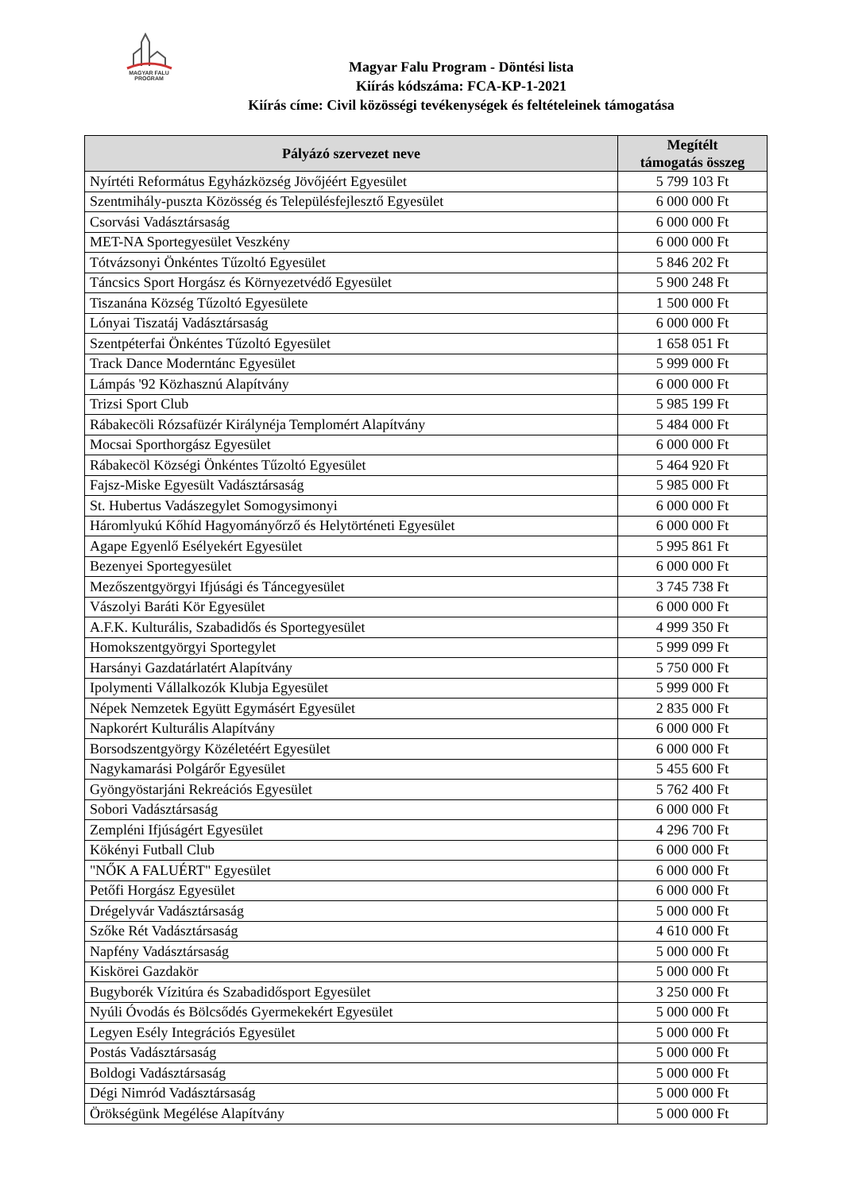MAGYAR FALU
PROGRAM
Magyar Falu Program - Döntési lista
Kiírás kódszáma: FCA-KP-1-2021
Kiírás címe: Civil közösségi tevékenységek és feltételeinek támogatása
| Pályázó szervezet neve | Megítélt támogatás összeg |
| --- | --- |
| Nyírtéti Református Egyházközség Jövőjéért Egyesület | 5 799 103 Ft |
| Szentmihály-puszta Közösség és Településfejlesztő Egyesület | 6 000 000 Ft |
| Csorvási Vadásztársaság | 6 000 000 Ft |
| MET-NA Sportegyesület Veszkény | 6 000 000 Ft |
| Tótvázsonyi Önkéntes Tűzoltó Egyesület | 5 846 202 Ft |
| Táncsics Sport Horgász és Környezetvédő Egyesület | 5 900 248 Ft |
| Tiszanána Község Tűzoltó Egyesülete | 1 500 000 Ft |
| Lónyai Tiszatáj Vadásztársaság | 6 000 000 Ft |
| Szentpéterfai Önkéntes Tűzoltó Egyesület | 1 658 051 Ft |
| Track Dance Moderntánc Egyesület | 5 999 000 Ft |
| Lámpás '92 Közhasznú Alapítvány | 6 000 000 Ft |
| Trizsi Sport Club | 5 985 199 Ft |
| Rábakecöli Rózsafüzér Királynéja Templomért Alapítvány | 5 484 000 Ft |
| Mocsai Sporthorgász Egyesület | 6 000 000 Ft |
| Rábakecöl Községi Önkéntes Tűzoltó Egyesület | 5 464 920 Ft |
| Fajsz-Miske Egyesült Vadásztársaság | 5 985 000 Ft |
| St. Hubertus Vadászegylet Somogysimonyi | 6 000 000 Ft |
| Háromlyukú Kőhíd Hagyományőrző és Helytörténeti Egyesület | 6 000 000 Ft |
| Agape Egyenlő Esélyekért Egyesület | 5 995 861 Ft |
| Bezenyei Sportegyesület | 6 000 000 Ft |
| Mezőszentgyörgyi Ifjúsági és Táncegyesület | 3 745 738 Ft |
| Vászolyi Baráti Kör Egyesület | 6 000 000 Ft |
| A.F.K. Kulturális, Szabadidős és Sportegyesület | 4 999 350 Ft |
| Homokszentgyörgyi Sportegylet | 5 999 099 Ft |
| Harsányi Gazdatárlatért Alapítvány | 5 750 000 Ft |
| Ipolymenti Vállalkozók Klubja Egyesület | 5 999 000 Ft |
| Népek Nemzetek Együtt Egymásért Egyesület | 2 835 000 Ft |
| Napkorért Kulturális Alapítvány | 6 000 000 Ft |
| Borsodszentgyörgy Közéletéért Egyesület | 6 000 000 Ft |
| Nagykamarási Polgárőr Egyesület | 5 455 600 Ft |
| Gyöngyöstarjáni Rekreációs Egyesület | 5 762 400 Ft |
| Sobori Vadásztársaság | 6 000 000 Ft |
| Zempléni Ifjúságért Egyesület | 4 296 700 Ft |
| Kökényi Futball Club | 6 000 000 Ft |
| "NŐK A FALUÉRT" Egyesület | 6 000 000 Ft |
| Petőfi Horgász Egyesület | 6 000 000 Ft |
| Drégelyvár Vadásztársaság | 5 000 000 Ft |
| Szőke Rét Vadásztársaság | 4 610 000 Ft |
| Napfény Vadásztársaság | 5 000 000 Ft |
| Kiskörei Gazdakör | 5 000 000 Ft |
| Bugyborék Vízitúra és Szabadidősport Egyesület | 3 250 000 Ft |
| Nyúli Óvodás és Bölcsődés Gyermekekért Egyesület | 5 000 000 Ft |
| Legyen Esély Integrációs Egyesület | 5 000 000 Ft |
| Postás Vadásztársaság | 5 000 000 Ft |
| Boldogi Vadásztársaság | 5 000 000 Ft |
| Dégi Nimród Vadásztársaság | 5 000 000 Ft |
| Örökségünk Megélése Alapítvány | 5 000 000 Ft |